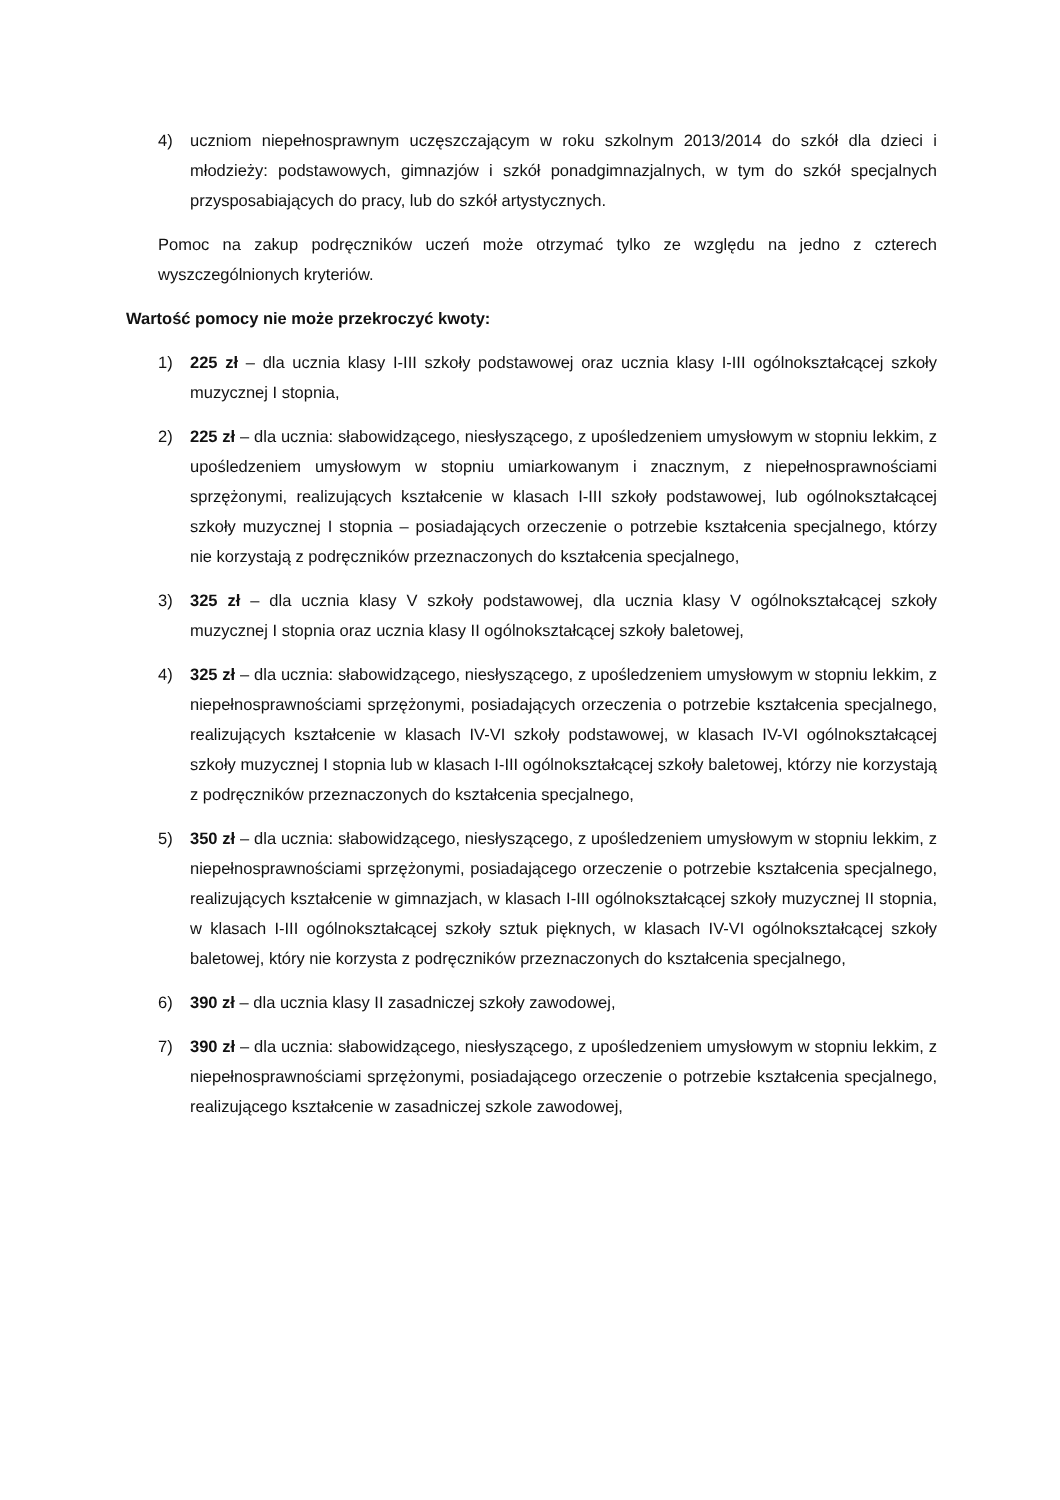4) uczniom niepełnosprawnym uczęszczającym w roku szkolnym 2013/2014 do szkół dla dzieci i młodzieży: podstawowych, gimnazjów i szkół ponadgimnazjalnych, w tym do szkół specjalnych przysposabiających do pracy, lub do szkół artystycznych.
Pomoc na zakup podręczników uczeń może otrzymać tylko ze względu na jedno z czterech wyszczególnionych kryteriów.
Wartość pomocy nie może przekroczyć kwoty:
1) 225 zł – dla ucznia klasy I-III szkoły podstawowej oraz ucznia klasy I-III ogólnokształcącej szkoły muzycznej I stopnia,
2) 225 zł – dla ucznia: słabowidzącego, niesłyszącego, z upośledzeniem umysłowym w stopniu lekkim, z upośledzeniem umysłowym w stopniu umiarkowanym i znacznym, z niepełnosprawnościami sprzężonymi, realizujących kształcenie w klasach I-III szkoły podstawowej, lub ogólnokształcącej szkoły muzycznej I stopnia – posiadających orzeczenie o potrzebie kształcenia specjalnego, którzy nie korzystają z podręczników przeznaczonych do kształcenia specjalnego,
3) 325 zł – dla ucznia klasy V szkoły podstawowej, dla ucznia klasy V ogólnokształcącej szkoły muzycznej I stopnia oraz ucznia klasy II ogólnokształcącej szkoły baletowej,
4) 325 zł – dla ucznia: słabowidzącego, niesłyszącego, z upośledzeniem umysłowym w stopniu lekkim, z niepełnosprawnościami sprzężonymi, posiadających orzeczenia o potrzebie kształcenia specjalnego, realizujących kształcenie w klasach IV-VI szkoły podstawowej, w klasach IV-VI ogólnokształcącej szkoły muzycznej I stopnia lub w klasach I-III ogólnokształcącej szkoły baletowej, którzy nie korzystają z podręczników przeznaczonych do kształcenia specjalnego,
5) 350 zł – dla ucznia: słabowidzącego, niesłyszącego, z upośledzeniem umysłowym w stopniu lekkim, z niepełnosprawnościami sprzężonymi, posiadającego orzeczenie o potrzebie kształcenia specjalnego, realizujących kształcenie w gimnazjach, w klasach I-III ogólnokształcącej szkoły muzycznej II stopnia, w klasach I-III ogólnokształcącej szkoły sztuk pięknych, w klasach IV-VI ogólnokształcącej szkoły baletowej, który nie korzysta z podręczników przeznaczonych do kształcenia specjalnego,
6) 390 zł – dla ucznia klasy II zasadniczej szkoły zawodowej,
7) 390 zł – dla ucznia: słabowidzącego, niesłyszącego, z upośledzeniem umysłowym w stopniu lekkim, z niepełnosprawnościami sprzężonymi, posiadającego orzeczenie o potrzebie kształcenia specjalnego, realizującego kształcenie w zasadniczej szkole zawodowej,